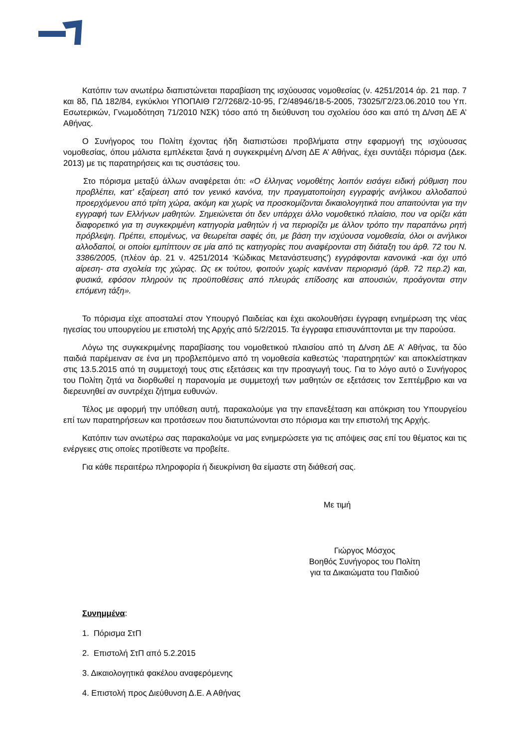Κατόπιν των ανωτέρω διαπιστώνεται παραβίαση της ισχύουσας νομοθεσίας (ν. 4251/2014 άρ. 21 παρ. 7 και 8δ, ΠΔ 182/84, εγκύκλιοι ΥΠΟΠΑΙΘ Γ2/7268/2-10-95, Γ2/48946/18-5-2005, 73025/Γ2/23.06.2010 του Υπ. Εσωτερικών, Γνωμοδότηση 71/2010 ΝΣΚ) τόσο από τη διεύθυνση του σχολείου όσο και από τη Δ/νση ΔΕ Α’ Αθήνας.
Ο Συνήγορος του Πολίτη έχοντας ήδη διαπιστώσει προβλήματα στην εφαρμογή της ισχύουσας νομοθεσίας, όπου μάλιστα εμπλέκεται ξανά η συγκεκριμένη Δ/νση ΔΕ Α’ Αθήνας, έχει συντάξει πόρισμα (Δεκ. 2013) με τις παρατηρήσεις και τις συστάσεις του.
Στο πόρισμα μεταξύ άλλων αναφέρεται ότι: «Ο έλληνας νομοθέτης λοιπόν εισάγει ειδική ρύθμιση που προβλέπει, κατ’ εξαίρεση από τον γενικό κανόνα, την πραγματοποίηση εγγραφής ανήλικου αλλοδαπού προερχόμενου από τρίτη χώρα, ακόμη και χωρίς να προσκομίζονται δικαιολογητικά που απαιτούνται για την εγγραφή των Ελλήνων μαθητών. Σημειώνεται ότι δεν υπάρχει άλλο νομοθετικό πλαίσιο, που να ορίζει κάτι διαφορετικό για τη συγκεκριμένη κατηγορία μαθητών ή να περιορίζει με άλλον τρόπο την παραπάνω ρητή πρόβλεψη. Πρέπει, επομένως, να θεωρείται σαφές ότι, με βάση την ισχύουσα νομοθεσία, όλοι οι ανήλικοι αλλοδαποί, οι οποίοι εμπίπτουν σε μία από τις κατηγορίες που αναφέρονται στη διάταξη του άρθ. 72 του Ν. 3386/2005, (πλέον άρ. 21 ν. 4251/2014 ‘Κώδικας Μετανάστευσης’) εγγράφονται κανονικά -και όχι υπό αίρεση- στα σχολεία της χώρας. Ως εκ τούτου, φοιτούν χωρίς κανέναν περιορισμό (άρθ. 72 περ.2) και, φυσικά, εφόσον πληρούν τις προϋποθέσεις από πλευράς επίδοσης και απουσιών, προάγονται στην επόμενη τάξη».
Το πόρισμα είχε αποσταλεί στον Υπουργό Παιδείας και έχει ακολουθήσει έγγραφη ενημέρωση της νέας ηγεσίας του υπουργείου με επιστολή της Αρχής από 5/2/2015. Τα έγγραφα επισυνάπτονται με την παρούσα.
Λόγω της συγκεκριμένης παραβίασης του νομοθετικού πλαισίου από τη Δ/νση ΔΕ Α’ Αθήνας, τα δύο παιδιά παρέμειναν σε ένα μη προβλεπόμενο από τη νομοθεσία καθεστώς ‘παρατηρητών’ και αποκλείστηκαν στις 13.5.2015 από τη συμμετοχή τους στις εξετάσεις και την προαγωγή τους. Για το λόγο αυτό ο Συνήγορος του Πολίτη ζητά να διορθωθεί η παρανομία με συμμετοχή των μαθητών σε εξετάσεις τον Σεπτέμβριο και να διερευνηθεί αν συντρέχει ζήτημα ευθυνών.
Τέλος με αφορμή την υπόθεση αυτή, παρακαλούμε για την επανεξέταση και απόκριση του Υπουργείου επί των παρατηρήσεων και προτάσεων που διατυπώνονται στο πόρισμα και την επιστολή της Αρχής.
Κατόπιν των ανωτέρω σας παρακαλούμε να μας ενημερώσετε για τις απόψεις σας επί του θέματος και τις ενέργειες στις οποίες προτίθεστε να προβείτε.
Για κάθε περαιτέρω πληροφορία ή διευκρίνιση θα είμαστε στη διάθεσή σας.
Με τιμή
Γιώργος Μόσχος
Βοηθός Συνήγορος του Πολίτη
για τα Δικαιώματα του Παιδιού
Συνημμένα:
1. Πόρισμα ΣτΠ
2. Επιστολή ΣτΠ από 5.2.2015
3. Δικαιολογητικά φακέλου αναφερόμενης
4. Επιστολή προς Διεύθυνση Δ.Ε. Α Αθήνας